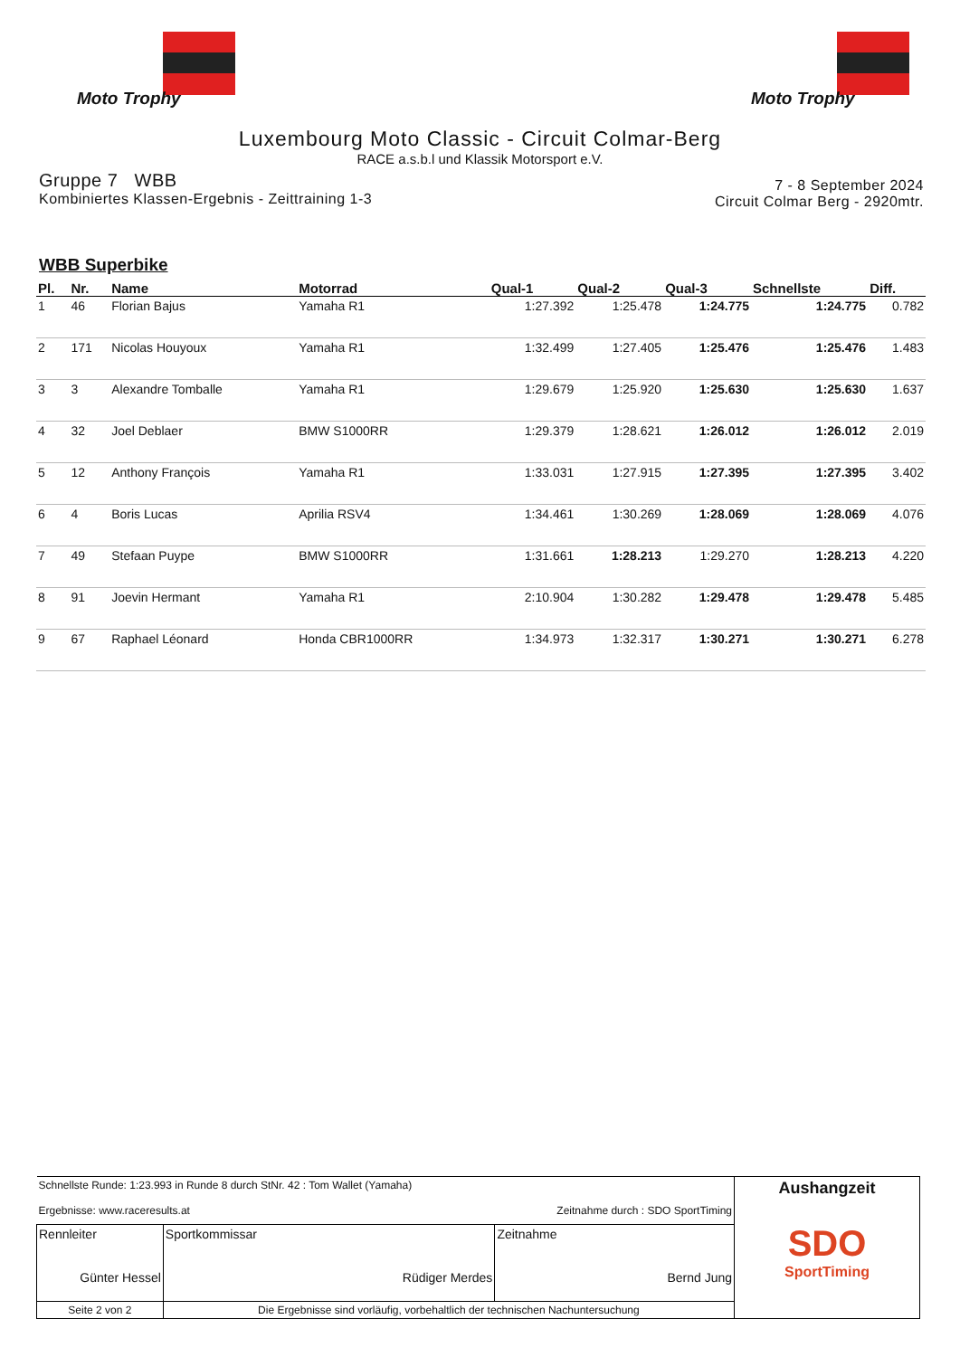Moto Trophy Moto Trophy
Luxembourg Moto Classic - Circuit Colmar-Berg
RACE a.s.b.l und Klassik Motorsport e.V.
Gruppe 7 WBB
Kombiniertes Klassen-Ergebnis - Zeittraining 1-3
7 - 8 September 2024
Circuit Colmar Berg - 2920mtr.
WBB Superbike
| Pl. | Nr. | Name | Motorrad | Qual-1 | Qual-2 | Qual-3 | Schnellste | Diff. |
| --- | --- | --- | --- | --- | --- | --- | --- | --- |
| 1 | 46 | Florian Bajus | Yamaha R1 | 1:27.392 | 1:25.478 | 1:24.775 | 1:24.775 | 0.782 |
| 2 | 171 | Nicolas Houyoux | Yamaha R1 | 1:32.499 | 1:27.405 | 1:25.476 | 1:25.476 | 1.483 |
| 3 | 3 | Alexandre Tomballe | Yamaha R1 | 1:29.679 | 1:25.920 | 1:25.630 | 1:25.630 | 1.637 |
| 4 | 32 | Joel Deblaer | BMW S1000RR | 1:29.379 | 1:28.621 | 1:26.012 | 1:26.012 | 2.019 |
| 5 | 12 | Anthony François | Yamaha R1 | 1:33.031 | 1:27.915 | 1:27.395 | 1:27.395 | 3.402 |
| 6 | 4 | Boris Lucas | Aprilia RSV4 | 1:34.461 | 1:30.269 | 1:28.069 | 1:28.069 | 4.076 |
| 7 | 49 | Stefaan Puype | BMW S1000RR | 1:31.661 | 1:28.213 | 1:29.270 | 1:28.213 | 4.220 |
| 8 | 91 | Joevin Hermant | Yamaha R1 | 2:10.904 | 1:30.282 | 1:29.478 | 1:29.478 | 5.485 |
| 9 | 67 | Raphael Léonard | Honda CBR1000RR | 1:34.973 | 1:32.317 | 1:30.271 | 1:30.271 | 6.278 |
| Schnellste Runde: 1:23.993 in Runde 8 durch StNr. 42 : Tom Wallet (Yamaha) Ergebnisse: www.raceresults.at Zeitnahme durch : SDO SportTiming | | | Aushangzeit SDO SportTiming |
| Rennleiter Günter Hessel | Sportkommissar Rüdiger Merdes | Zeitnahme Bernd Jung | |
| Seite 2 von 2 | Die Ergebnisse sind vorläufig, vorbehaltlich der technischen Nachuntersuchung | | |